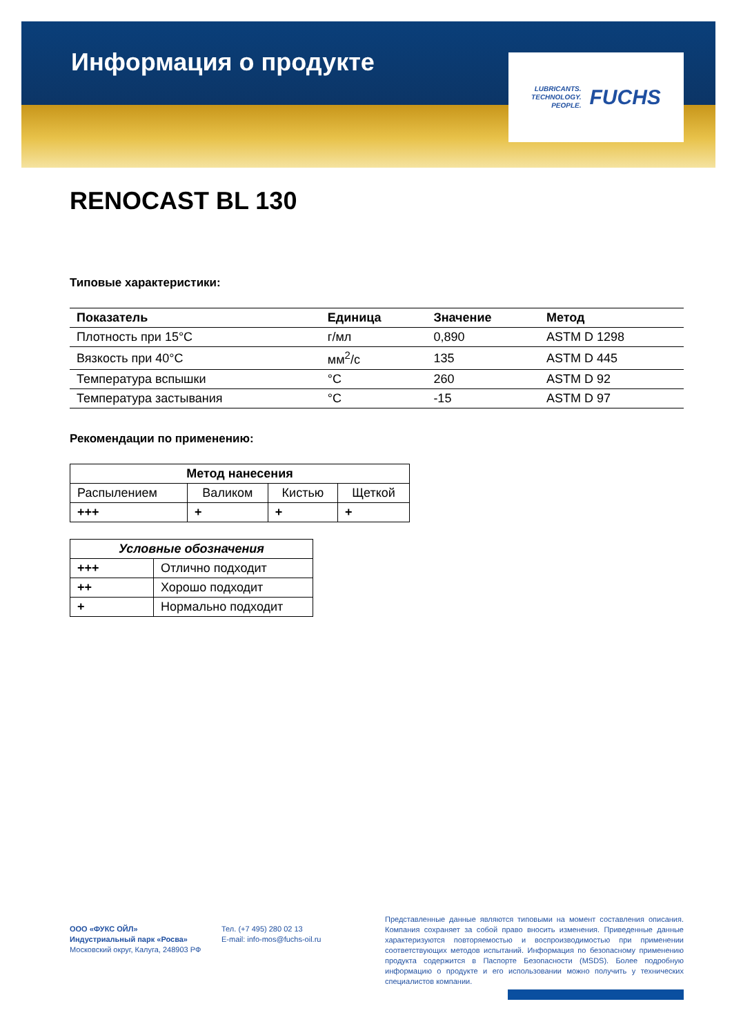Информация о продукте
LUBRICANTS.
TECHNOLOGY.
PEOPLE.
FUCHS
RENOCAST BL 130
Типовые характеристики:
| Показатель | Единица | Значение | Метод |
| --- | --- | --- | --- |
| Плотность при 15°C | г/мл | 0,890 | ASTM D 1298 |
| Вязкость при 40°C | мм<sup>2</sup>/с | 135 | ASTM D 445 |
| Температура вспышки | °C | 260 | ASTM D 92 |
| Температура застывания | °C | -15 | ASTM D 97 |
Рекомендации по применению:
| Метод нанесения | | | |
| --- | --- | --- | --- |
| Распылением | Валиком | Кистью | Щеткой |
| +++ | + | + | + |
| Условные обозначения | |
| --- | --- |
| +++ | Отлично подходит |
| ++ | Хорошо подходит |
| + | Нормально подходит |
ООО «ФУКС ОЙЛ»
Индустриальный парк «Росва»
Московский округ, Калуга, 248903 РФ
Тел. (+7 495) 280 02 13
E-mail: info-mos@fuchs-oil.ru
Представленные данные являются типовыми на момент составления описания. Компания сохраняет за собой право вносить изменения. Приведенные данные характеризуются повторяемостью и воспроизводимостью при применении соответствующих методов испытаний. Информация по безопасному применению продукта содержится в Паспорте Безопасности (MSDS). Более подробную информацию о продукте и его использовании можно получить у технических специалистов компании.